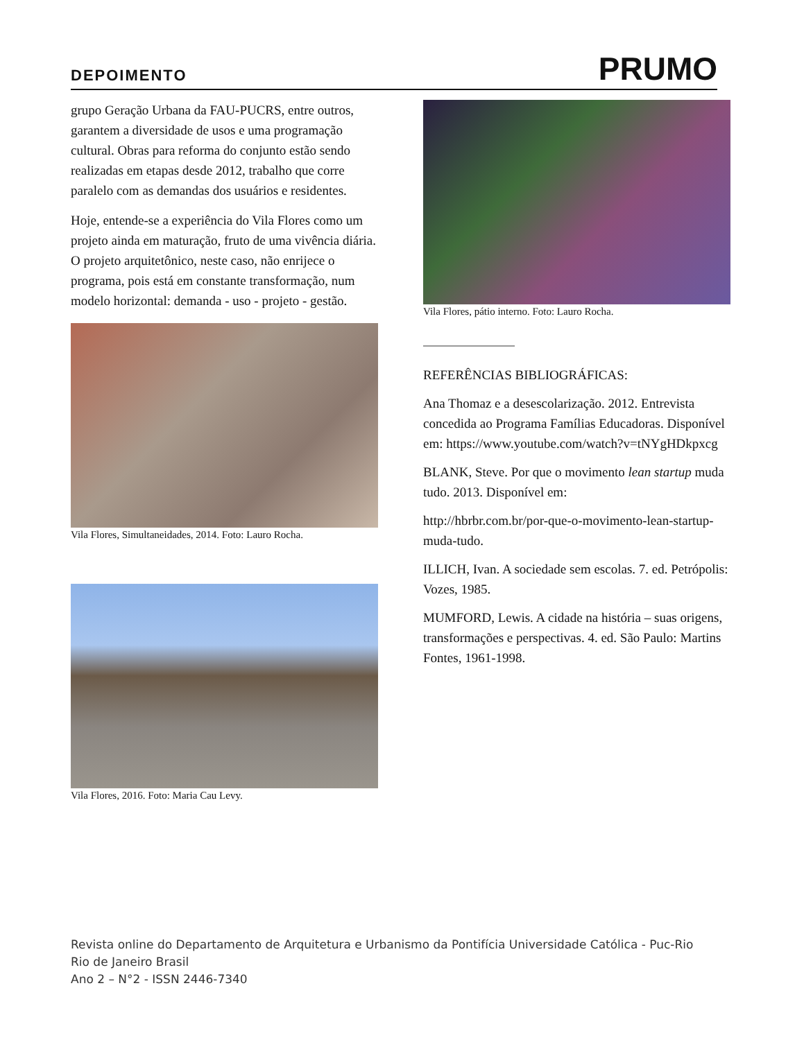DEPOIMENTO
PRUMO
grupo Geração Urbana da FAU-PUCRS, entre outros, garantem a diversidade de usos e uma programação cultural. Obras para reforma do conjunto estão sendo realizadas em etapas desde 2012, trabalho que corre paralelo com as demandas dos usuários e residentes.
Hoje, entende-se a experiência do Vila Flores como um projeto ainda em maturação, fruto de uma vivência diária. O projeto arquitetônico, neste caso, não enrijece o programa, pois está em constante transformação, num modelo horizontal: demanda - uso - projeto - gestão.
Vila Flores, Simultaneidades, 2014. Foto: Lauro Rocha.
Vila Flores, 2016. Foto: Maria Cau Levy.
Vila Flores, pátio interno. Foto: Lauro Rocha.
REFERÊNCIAS BIBLIOGRÁFICAS:
Ana Thomaz e a desescolarização. 2012. Entrevista concedida ao Programa Famílias Educadoras. Disponível em: https://www.youtube.com/watch?v=tNYgHDkpxcg
BLANK, Steve. Por que o movimento lean startup muda tudo. 2013. Disponível em:
http://hbrbr.com.br/por-que-o-movimento-lean-startup-muda-tudo.
ILLICH, Ivan. A sociedade sem escolas. 7. ed. Petrópolis: Vozes, 1985.
MUMFORD, Lewis. A cidade na história – suas origens, transformações e perspectivas. 4. ed. São Paulo: Martins Fontes, 1961-1998.
Revista online do Departamento de Arquitetura e Urbanismo da Pontifícia Universidade Católica - Puc-Rio
Rio de Janeiro Brasil
Ano 2 – N°2 - ISSN 2446-7340